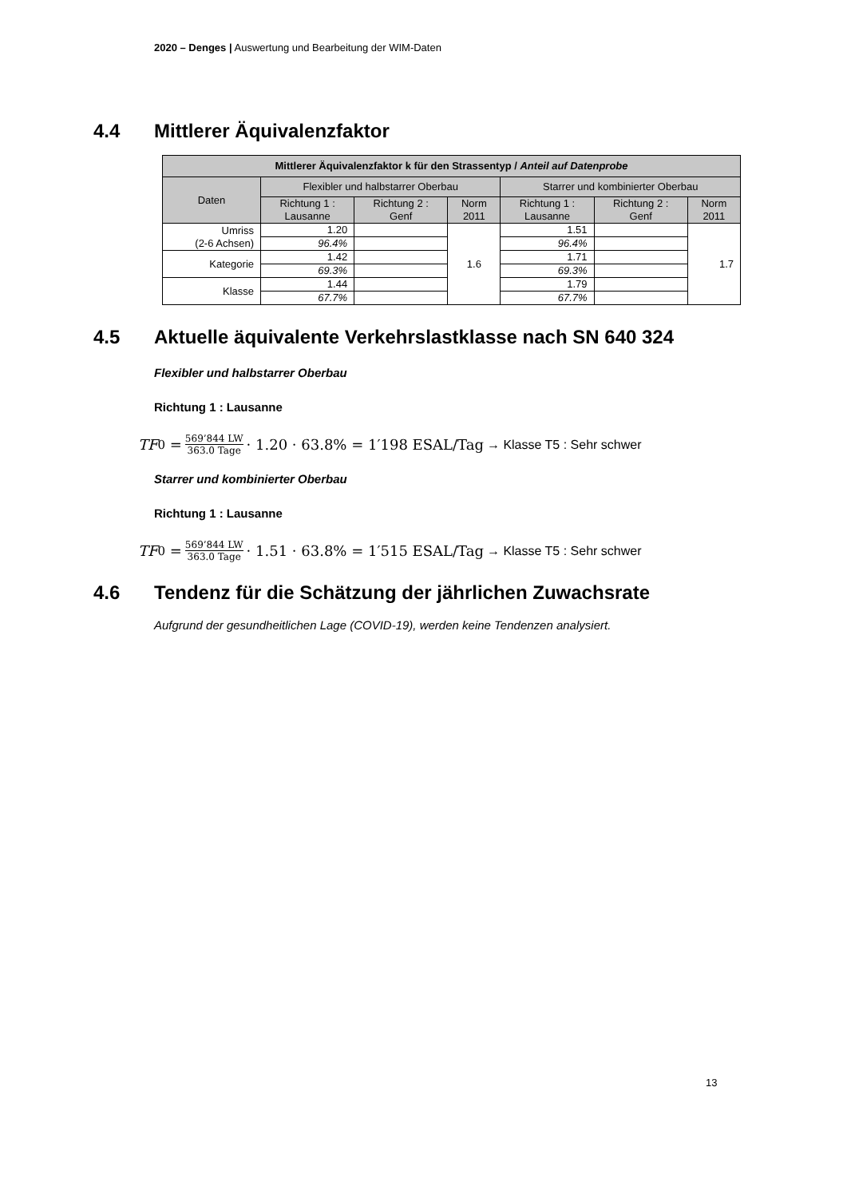2020 – Denges | Auswertung und Bearbeitung der WIM-Daten
4.4 Mittlerer Äquivalenzfaktor
| Mittlerer Äquivalenzfaktor k für den Strassentyp / Anteil auf Datenprobe | | | | | | |
| --- | --- | --- | --- | --- | --- | --- |
| Daten | Flexibler und halbstarrer Oberbau | | | Starrer und kombinierter Oberbau | | |
| | Richtung 1 : Lausanne | Richtung 2 : Genf | Norm 2011 | Richtung 1 : Lausanne | Richtung 2 : Genf | Norm 2011 |
| Umriss (2-6 Achsen) | 1.20 | | 1.6 | 1.51 | | 1.7 |
| | 96.4% | | | 96.4% | | |
| Kategorie | 1.42 | | | 1.71 | | |
| | 69.3% | | | 69.3% | | |
| Klasse | 1.44 | | | 1.79 | | |
| | 67.7% | | | 67.7% | | |
4.5 Aktuelle äquivalente Verkehrslastklasse nach SN 640 324
Flexibler und halbstarrer Oberbau
Richtung 1 : Lausanne
TF<sub>0</sub> = 569’844 LW 363.0 Tage · 1.20 · 63.8% = 1′198 ESAL/Tag → Klasse T5 : Sehr schwer
Starrer und kombinierter Oberbau
Richtung 1 : Lausanne
TF<sub>0</sub> = 569’844 LW 363.0 Tage · 1.51 · 63.8% = 1′515 ESAL/Tag → Klasse T5 : Sehr schwer
4.6 Tendenz für die Schätzung der jährlichen Zuwachsrate
Aufgrund der gesundheitlichen Lage (COVID-19), werden keine Tendenzen analysiert.
13